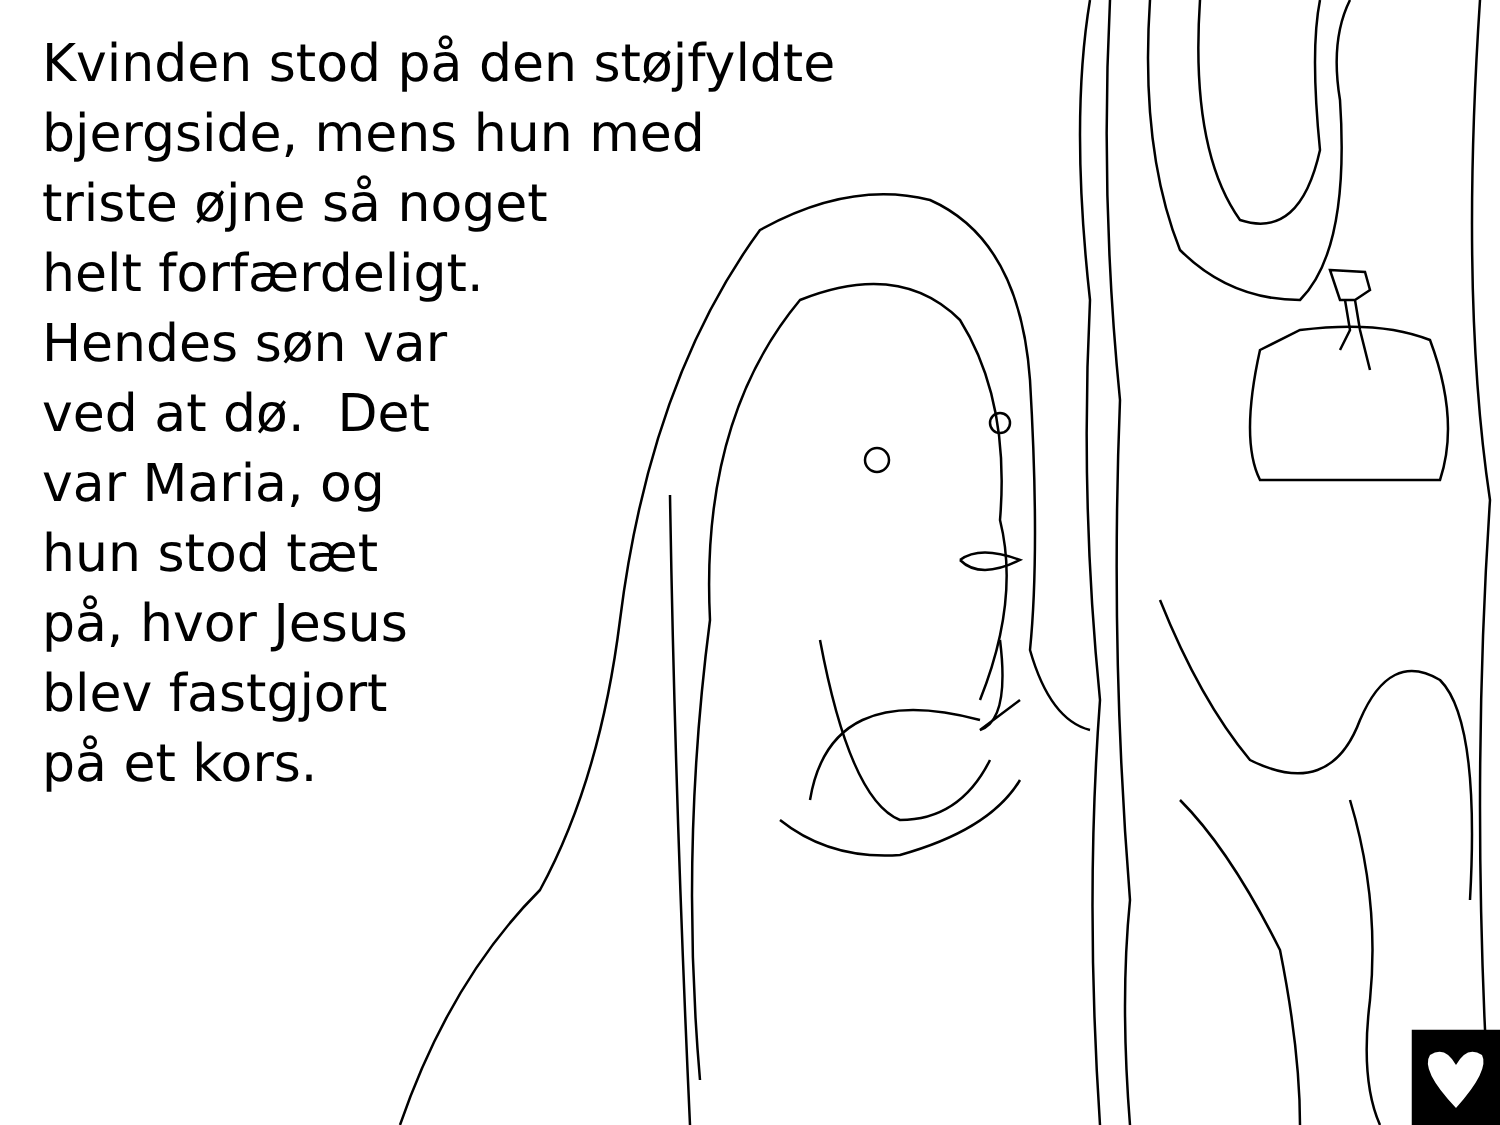Kvinden stod på den støjfyldte
bjergside, mens hun med
triste øjne så noget
helt forfærdeligt.
Hendes søn var
ved at dø. Det
var Maria, og
hun stod tæt
på, hvor Jesus
blev fastgjort
på et kors.